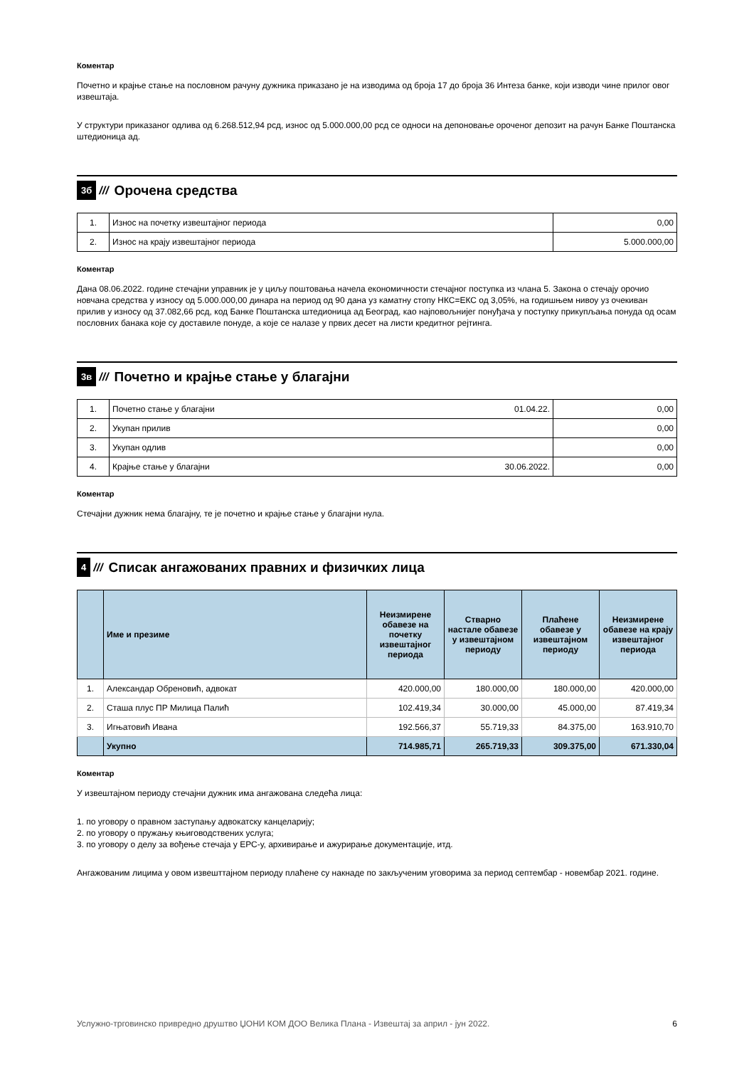Коментар
Почетно и крајње стање на пословном рачуну дужника приказано је на изводима од броја 17 до броја 36 Интеза банке, који изводи чине прилог овог извештаја.
У структури приказаног одлива од 6.268.512,94 рсд, износ од 5.000.000,00 рсд се односи на депоновање ороченог депозит на рачун Банке Поштанска штедионица ад.
3б /// Орочена средства
| 1. | Износ на почетку извештајног периода | 0,00 |
| 2. | Износ на крају извештајног периода | 5.000.000,00 |
Коментар
Дана 08.06.2022. године стечајни управник је у циљу поштовања начела економичности стечајног поступка из члана 5. Закона о стечају орочио новчана средства у износу од 5.000.000,00 динара на период од 90 дана уз каматну стопу НКС=ЕКС од 3,05%, на годишњем нивоу уз очекиван прилив у износу од 37.082,66 рсд, код Банке Поштанска штедионица ад Београд, као најповољнијег понуђача у поступку прикупљања понуда од осам пословних банака које су доставиле понуде, а које се налазе у првих десет на листи кредитног рејтинга.
3в /// Почетно и крајње стање у благајни
| 1. | Почетно стање у благајни | 01.04.22. | 0,00 |
| 2. | Укупан прилив | | 0,00 |
| 3. | Укупан одлив | | 0,00 |
| 4. | Крајње стање у благајни | 30.06.2022. | 0,00 |
Коментар
Стечајни дужник нема благајну, те је почетно и крајње стање у благајни нула.
4 /// Списак ангажованих правних и физичких лица
| | Име и презиме | Неизмирене обавезе на почетку извештајног периода | Стварно настале обавезе у извештајном периоду | Плаћене обавезе у извештајном периоду | Неизмирене обавезе на крају извештајног периода |
| --- | --- | --- | --- | --- | --- |
| 1. | Александар Обреновић, адвокат | 420.000,00 | 180.000,00 | 180.000,00 | 420.000,00 |
| 2. | Сташа плус ПР Милица Палић | 102.419,34 | 30.000,00 | 45.000,00 | 87.419,34 |
| 3. | Игњатовић Ивана | 192.566,37 | 55.719,33 | 84.375,00 | 163.910,70 |
| | Укупно | 714.985,71 | 265.719,33 | 309.375,00 | 671.330,04 |
Коментар
У извештајном периоду стечајни дужник има ангажована следећа лица:
1. по уговору о правном заступању адвокатску канцеларију;
2. по уговору о пружању књиговодствених услуга;
3. по уговору о делу за вођење стечаја у ЕРС-у, архивирање и ажурирање документације, итд.
Ангажованим лицима у овом извешттајном периоду плаћене су накнаде по закљученим уговорима за период септембар - новембар 2021. године.
Услужно-трговинско привредно друштво ЏОНИ КОМ ДОО Велика Плана - Извештај за април - јун 2022. 6